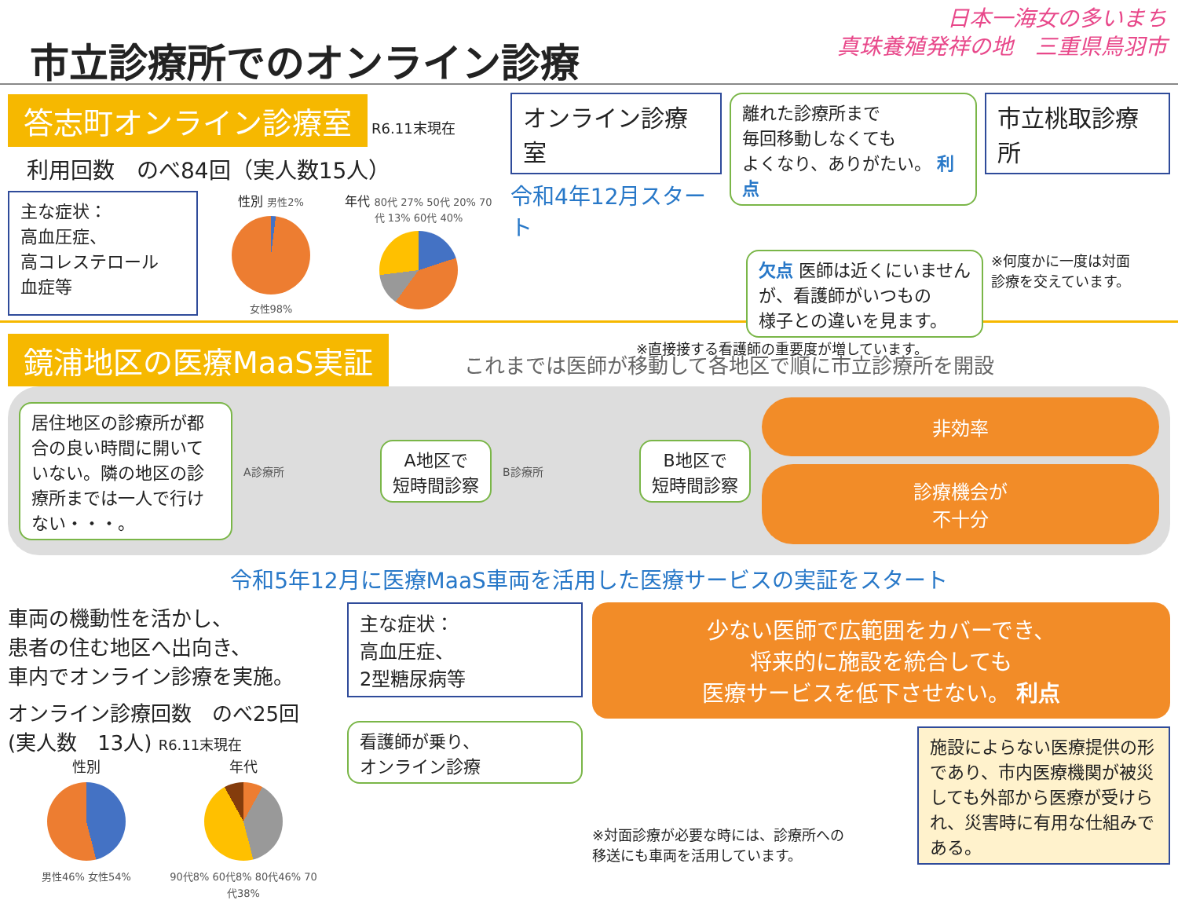市立診療所でのオンライン診療
日本一海女の多いまち
真珠養殖発祥の地　三重県鳥羽市
答志町オンライン診療室 R6.11末現在
利用回数　のべ84回（実人数15人）
主な症状：
高血圧症、
高コレステロール
血症等
性別 男性2%
女性98%
年代 80代 27% 50代 20% 70代 13% 60代 40%
オンライン診療室
令和4年12月スタート
離れた診療所まで
毎回移動しなくても
よくなり、ありがたい。 利点
市立桃取診療所
欠点 医師は近くにいません
が、看護師がいつもの
様子との違いを見ます。
※何度かに一度は対面
診療を交えています。
※直接接する看護師の重要度が増しています。
鏡浦地区の医療MaaS実証 これまでは医師が移動して各地区で順に市立診療所を開設
居住地区の診療所が都合の良い時間に開いていない。隣の地区の診療所までは一人で行けない・・・。
A診療所
A地区で
短時間診察
B診療所
B地区で
短時間診察
非効率
診療機会が
不十分
令和5年12月に医療MaaS車両を活用した医療サービスの実証をスタート
車両の機動性を活かし、
患者の住む地区へ出向き、
車内でオンライン診療を実施。
オンライン診療回数　のべ25回
(実人数　13人) R6.11末現在
性別
男性46% 女性54%
年代
90代8% 60代8% 80代46% 70代38%
主な症状：
高血圧症、
2型糖尿病等
看護師が乗り、
オンライン診療
少ない医師で広範囲をカバーでき、
将来的に施設を統合しても
医療サービスを低下させない。 利点
※対面診療が必要な時には、診療所への
移送にも車両を活用しています。
施設によらない医療提供の形であり、市内医療機関が被災しても外部から医療が受けられ、災害時に有用な仕組みである。